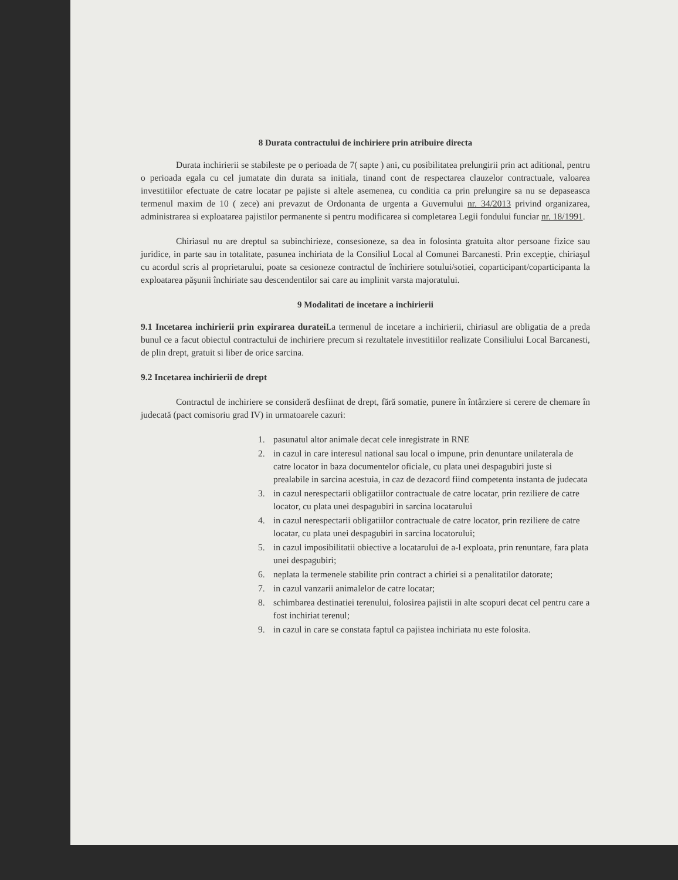8 Durata contractului de inchiriere prin atribuire directa
Durata inchirierii se stabileste pe o perioada de 7( sapte ) ani, cu posibilitatea prelungirii prin act aditional, pentru o perioada egala cu cel jumatate din durata sa initiala, tinand cont de respectarea clauzelor contractuale, valoarea investitiilor efectuate de catre locatar pe pajiste si altele asemenea, cu conditia ca prin prelungire sa nu se depaseasca termenul maxim de 10 ( zece) ani prevazut de Ordonanta de urgenta a Guvernului nr. 34/2013 privind organizarea, administrarea si exploatarea pajistilor permanente si pentru modificarea si completarea Legii fondului funciar nr. 18/1991.
Chiriasul nu are dreptul sa subinchirieze, consesioneze, sa dea in folosinta gratuita altor persoane fizice sau juridice, in parte sau in totalitate, pasunea inchiriata de la Consiliul Local al Comunei Barcanesti. Prin excepţie, chiriaşul cu acordul scris al proprietarului, poate sa cesioneze contractul de închiriere sotului/sotiei, coparticipant/coparticipanta la exploatarea păşunii închiriate sau descendentilor sai care au implinit varsta majoratului.
9 Modalitati de incetare a inchirierii
9.1 Incetarea inchirierii prin expirarea duratei La termenul de incetare a inchirierii, chiriasul are obligatia de a preda bunul ce a facut obiectul contractului de inchiriere precum si rezultatele investitiilor realizate Consiliului Local Barcanesti, de plin drept, gratuit si liber de orice sarcina.
9.2 Incetarea inchirierii de drept
Contractul de inchiriere se consideră desfiinat de drept, fără somatie, punere în întârziere si cerere de chemare în judecată (pact comisoriu grad IV) in urmatoarele cazuri:
1. pasunatul altor animale decat cele inregistrate in RNE
2. in cazul in care interesul national sau local o impune, prin denuntare unilaterala de catre locator in baza documentelor oficiale, cu plata unei despagubiri juste si prealabile in sarcina acestuia, in caz de dezacord fiind competenta instanta de judecata
3. in cazul nerespectarii obligatiilor contractuale de catre locatar, prin reziliere de catre locator, cu plata unei despagubiri in sarcina locatarului
4. in cazul nerespectarii obligatiilor contractuale de catre locator, prin reziliere de catre locatar, cu plata unei despagubiri in sarcina locatorului;
5. in cazul imposibilitatii obiective a locatarului de a-l exploata, prin renuntare, fara plata unei despagubiri;
6. neplata la termenele stabilite prin contract a chiriei si a penalitatilor datorate;
7. in cazul vanzarii animalelor de catre locatar;
8. schimbarea destinatiei terenului, folosirea pajistii in alte scopuri decat cel pentru care a fost inchiriat terenul;
9. in cazul in care se constata faptul ca pajistea inchiriata nu este folosita.